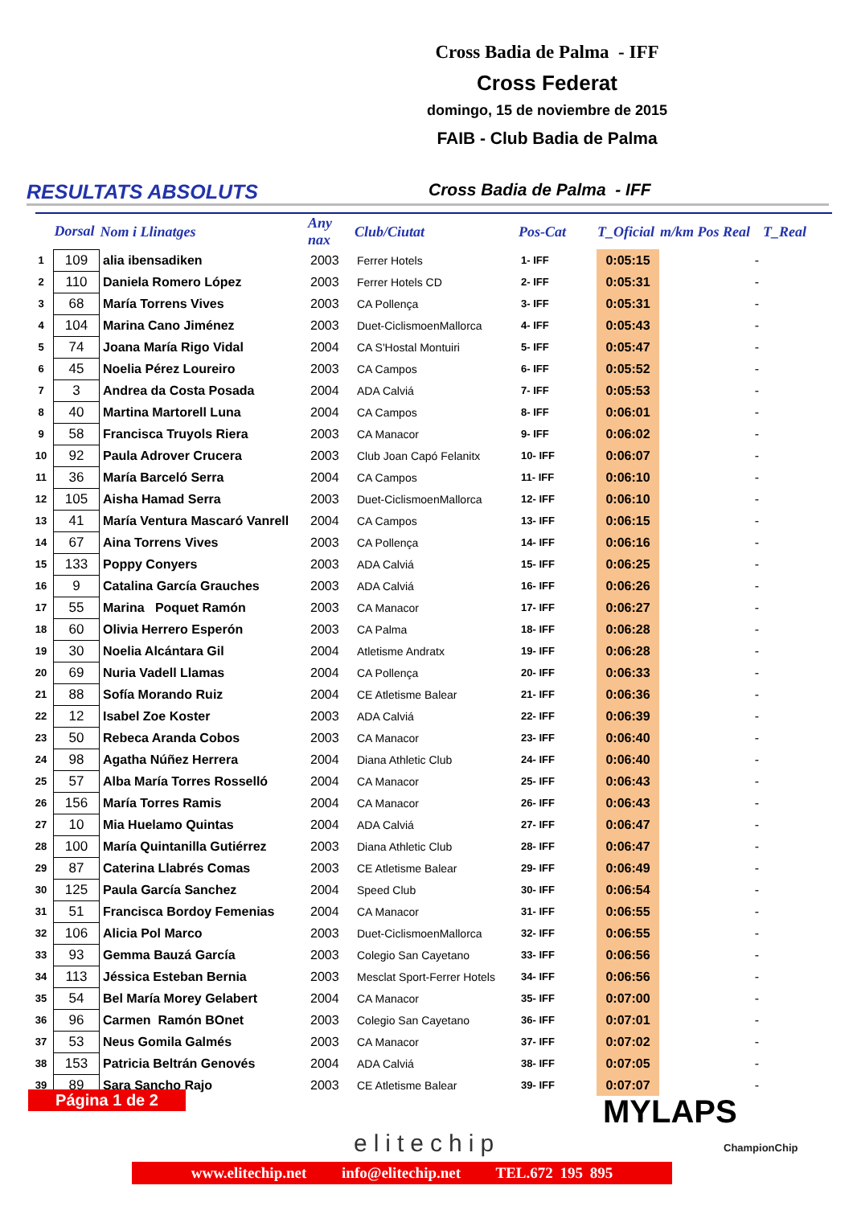Cross Badia de Palma - IFF
Cross Federat
domingo, 15 de noviembre de 2015
FAIB - Club Badia de Palma
RESULTATS ABSOLUTS
Cross Badia de Palma - IFF
| | Dorsal | Nom i Llinatges | Any nax | Club/Ciutat | Pos-Cat | T_Oficial | m/km Pos Real | T_Real |
| --- | --- | --- | --- | --- | --- | --- | --- | --- |
| 1 | 109 | alia ibensadiken | 2003 | Ferrer Hotels | 1- IFF | 0:05:15 | - | |
| 2 | 110 | Daniela Romero López | 2003 | Ferrer Hotels CD | 2- IFF | 0:05:31 | - | |
| 3 | 68 | María Torrens Vives | 2003 | CA Pollença | 3- IFF | 0:05:31 | - | |
| 4 | 104 | Marina Cano Jiménez | 2003 | Duet-CiclismoenMallorca | 4- IFF | 0:05:43 | - | |
| 5 | 74 | Joana María Rigo Vidal | 2004 | CA S'Hostal Montuiri | 5- IFF | 0:05:47 | - | |
| 6 | 45 | Noelia Pérez Loureiro | 2003 | CA Campos | 6- IFF | 0:05:52 | - | |
| 7 | 3 | Andrea da Costa Posada | 2004 | ADA Calviá | 7- IFF | 0:05:53 | - | |
| 8 | 40 | Martina Martorell Luna | 2004 | CA Campos | 8- IFF | 0:06:01 | - | |
| 9 | 58 | Francisca Truyols Riera | 2003 | CA Manacor | 9- IFF | 0:06:02 | - | |
| 10 | 92 | Paula Adrover Crucera | 2003 | Club Joan Capó Felanitx | 10- IFF | 0:06:07 | - | |
| 11 | 36 | María Barceló Serra | 2004 | CA Campos | 11- IFF | 0:06:10 | - | |
| 12 | 105 | Aisha Hamad Serra | 2003 | Duet-CiclismoenMallorca | 12- IFF | 0:06:10 | - | |
| 13 | 41 | María Ventura Mascaró Vanrell | 2004 | CA Campos | 13- IFF | 0:06:15 | - | |
| 14 | 67 | Aina Torrens Vives | 2003 | CA Pollença | 14- IFF | 0:06:16 | - | |
| 15 | 133 | Poppy Conyers | 2003 | ADA Calviá | 15- IFF | 0:06:25 | - | |
| 16 | 9 | Catalina García Grauches | 2003 | ADA Calviá | 16- IFF | 0:06:26 | - | |
| 17 | 55 | Marina Poquet Ramón | 2003 | CA Manacor | 17- IFF | 0:06:27 | - | |
| 18 | 60 | Olivia Herrero Esperón | 2003 | CA Palma | 18- IFF | 0:06:28 | - | |
| 19 | 30 | Noelia Alcántara Gil | 2004 | Atletisme Andratx | 19- IFF | 0:06:28 | - | |
| 20 | 69 | Nuria Vadell Llamas | 2004 | CA Pollença | 20- IFF | 0:06:33 | - | |
| 21 | 88 | Sofía Morando Ruiz | 2004 | CE Atletisme Balear | 21- IFF | 0:06:36 | - | |
| 22 | 12 | Isabel Zoe Koster | 2003 | ADA Calviá | 22- IFF | 0:06:39 | - | |
| 23 | 50 | Rebeca Aranda Cobos | 2003 | CA Manacor | 23- IFF | 0:06:40 | - | |
| 24 | 98 | Agatha Núñez Herrera | 2004 | Diana Athletic Club | 24- IFF | 0:06:40 | - | |
| 25 | 57 | Alba María Torres Rosselló | 2004 | CA Manacor | 25- IFF | 0:06:43 | - | |
| 26 | 156 | María Torres Ramis | 2004 | CA Manacor | 26- IFF | 0:06:43 | - | |
| 27 | 10 | Mia Huelamo Quintas | 2004 | ADA Calviá | 27- IFF | 0:06:47 | - | |
| 28 | 100 | María Quintanilla Gutiérrez | 2003 | Diana Athletic Club | 28- IFF | 0:06:47 | - | |
| 29 | 87 | Caterina Llabrés Comas | 2003 | CE Atletisme Balear | 29- IFF | 0:06:49 | - | |
| 30 | 125 | Paula García Sanchez | 2004 | Speed Club | 30- IFF | 0:06:54 | - | |
| 31 | 51 | Francisca Bordoy Femenias | 2004 | CA Manacor | 31- IFF | 0:06:55 | - | |
| 32 | 106 | Alicia Pol Marco | 2003 | Duet-CiclismoenMallorca | 32- IFF | 0:06:55 | - | |
| 33 | 93 | Gemma Bauzá García | 2003 | Colegio San Cayetano | 33- IFF | 0:06:56 | - | |
| 34 | 113 | Jéssica Esteban Bernia | 2003 | Mesclat Sport-Ferrer Hotels | 34- IFF | 0:06:56 | - | |
| 35 | 54 | Bel María Morey Gelabert | 2004 | CA Manacor | 35- IFF | 0:07:00 | - | |
| 36 | 96 | Carmen Ramón BOnet | 2003 | Colegio San Cayetano | 36- IFF | 0:07:01 | - | |
| 37 | 53 | Neus Gomila Galmés | 2003 | CA Manacor | 37- IFF | 0:07:02 | - | |
| 38 | 153 | Patricia Beltrán Genovés | 2004 | ADA Calviá | 38- IFF | 0:07:05 | - | |
| 39 | 89 | Sara Sancho Rajo | 2003 | CE Atletisme Balear | 39- IFF | 0:07:07 | - | |
Página 1 de 2
elitechip
MYLAPS
ChampionChip
www.elitechip.net info@elitechip.net TEL.672 195 895